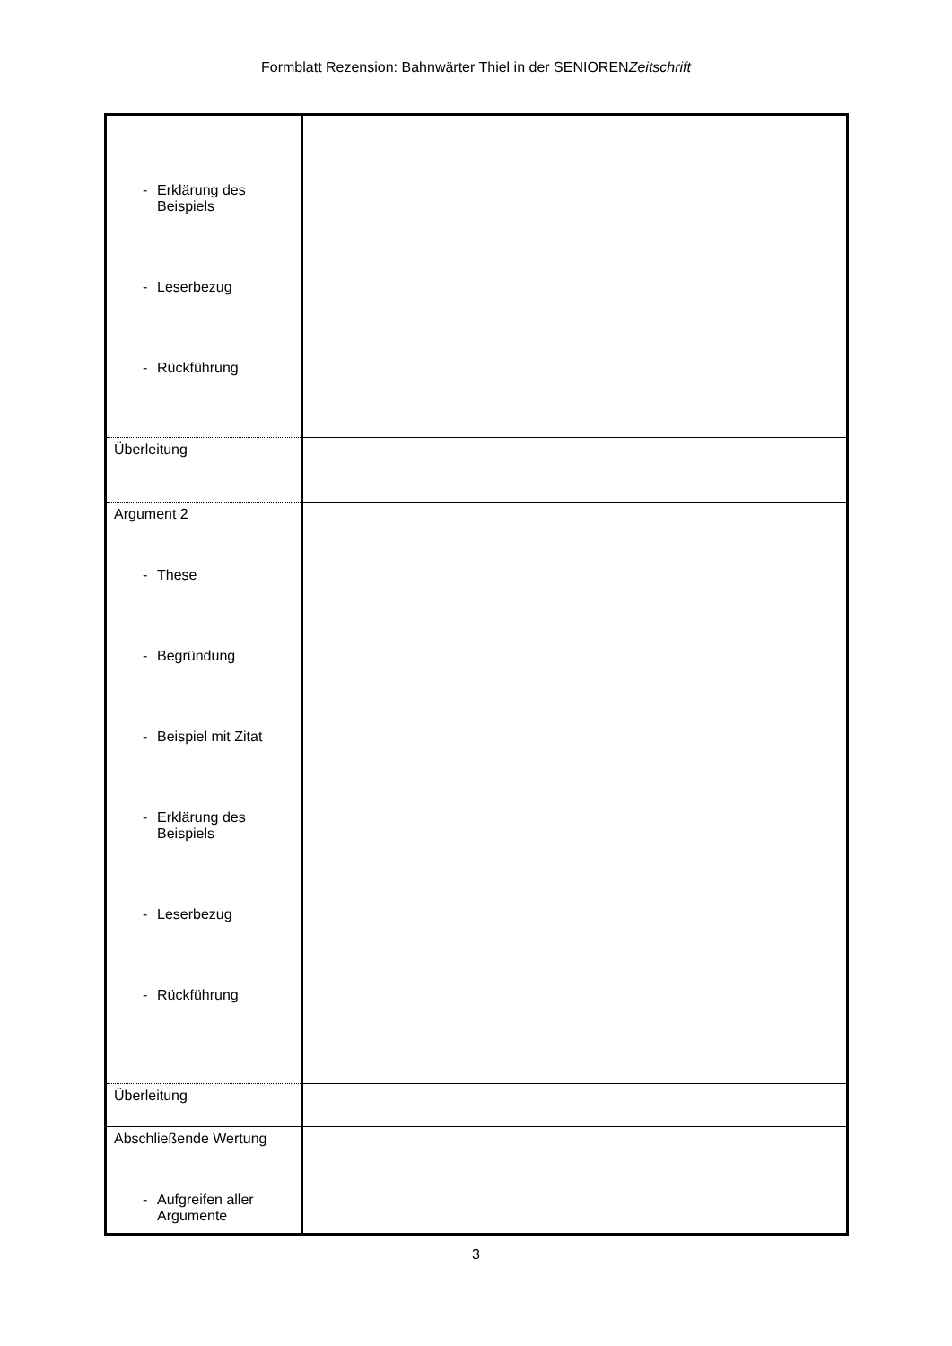Formblatt Rezension: Bahnwärter Thiel in der SENIORENZeitschrift
| - Erklärung des Beispiels - Leserbezug - Rückführung | |
| Überleitung | |
| Argument 2 - These - Begründung - Beispiel mit Zitat - Erklärung des Beispiels - Leserbezug - Rückführung | |
| Überleitung | |
| Abschließende Wertung - Aufgreifen aller Argumente | |
3